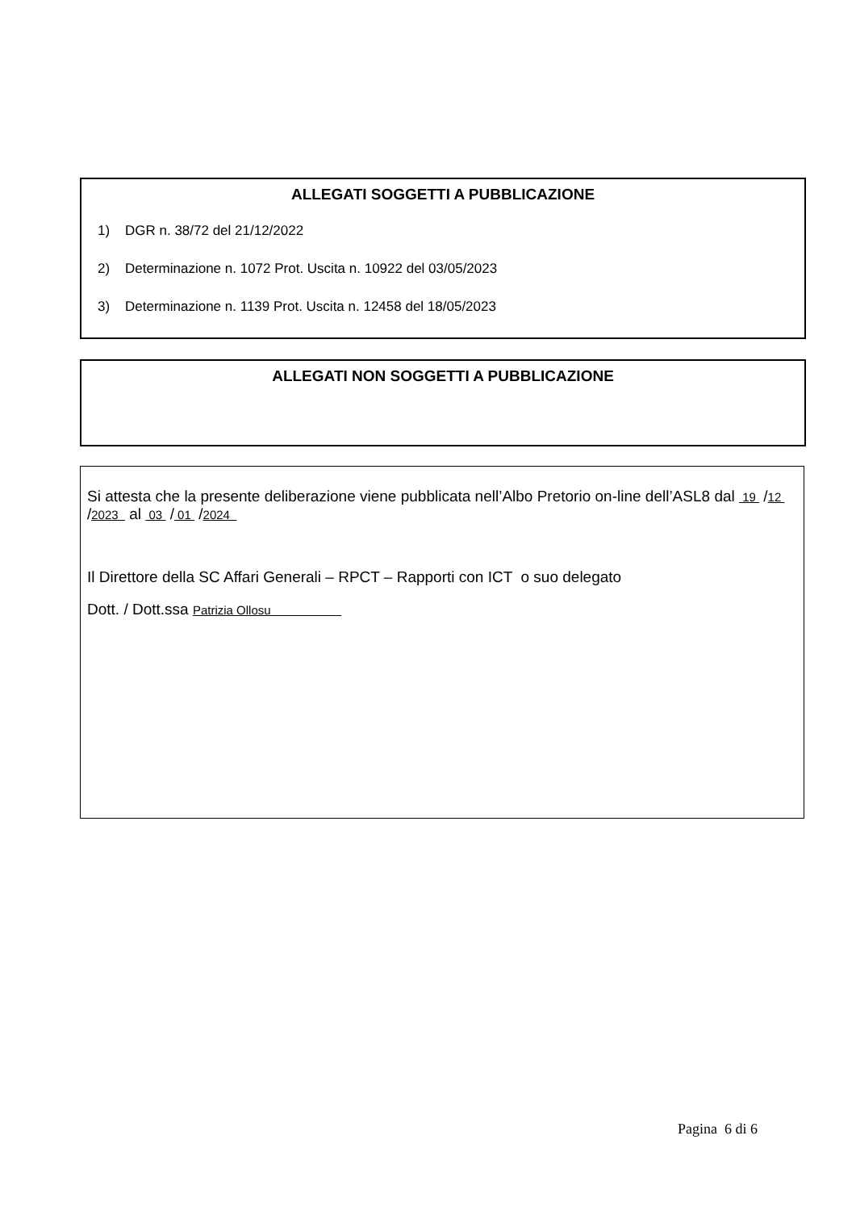ALLEGATI SOGGETTI A PUBBLICAZIONE
1) DGR n. 38/72 del 21/12/2022
2) Determinazione n. 1072 Prot. Uscita n. 10922 del 03/05/2023
3) Determinazione n. 1139 Prot. Uscita n. 12458 del 18/05/2023
ALLEGATI NON SOGGETTI A PUBBLICAZIONE
Si attesta che la presente deliberazione viene pubblicata nell’Albo Pretorio on-line dell’ASL8 dal 19 /12 /2023 al 03 / 01 /2024
Il Direttore della SC Affari Generali – RPCT – Rapporti con ICT o suo delegato
Dott. / Dott.ssa Patrizia Ollosu
Pagina 6 di 6